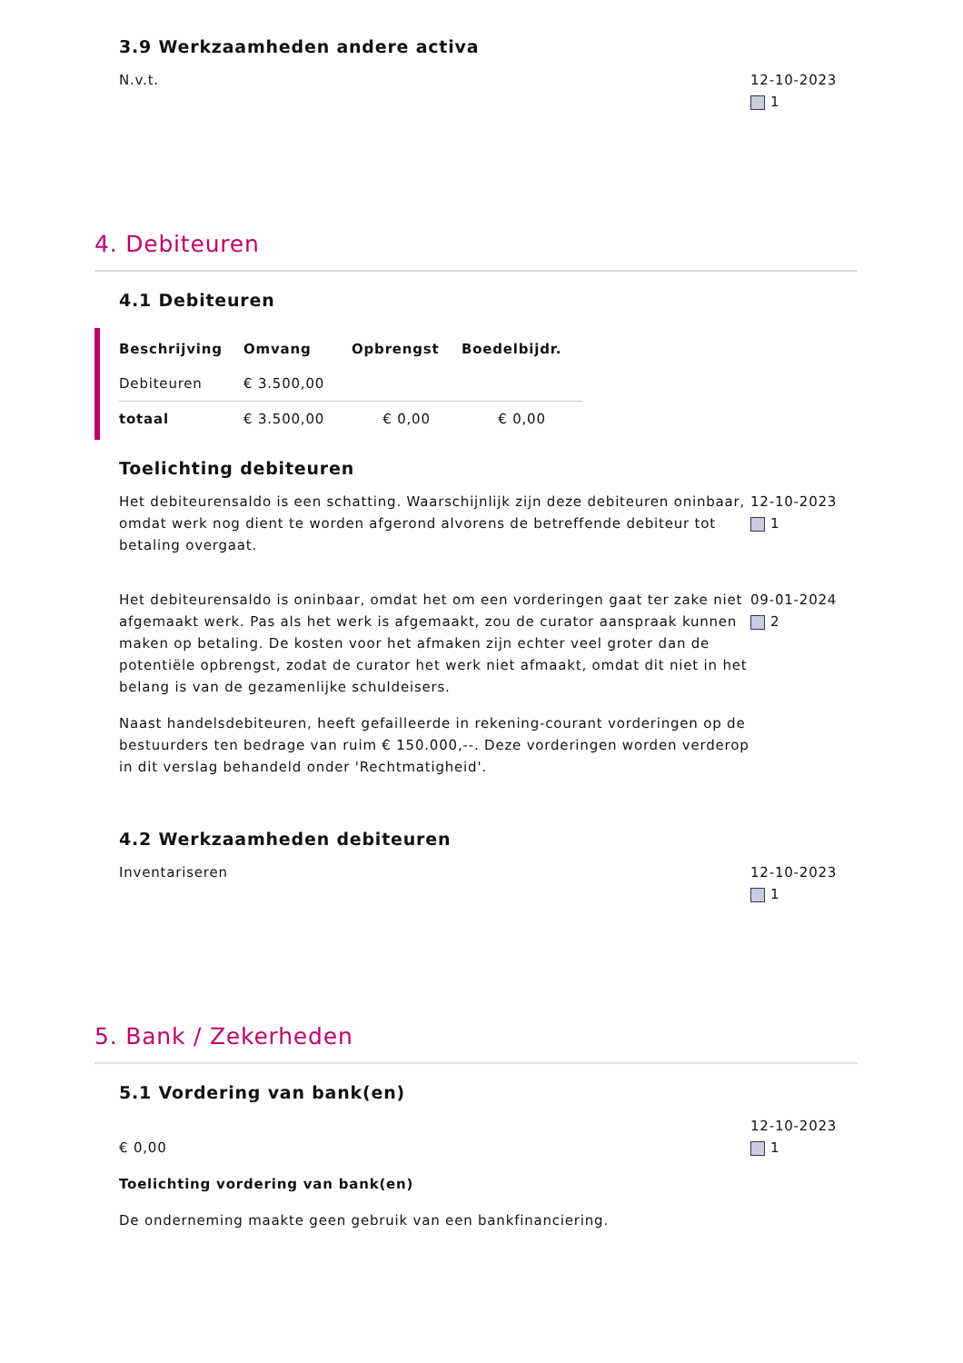3.9 Werkzaamheden andere activa
N.v.t. 12-10-2023
1
4. Debiteuren
4.1 Debiteuren
| Beschrijving | Omvang | Opbrengst | Boedelbijdr. |
| --- | --- | --- | --- |
| Debiteuren | € 3.500,00 | | |
| totaal | € 3.500,00 | € 0,00 | € 0,00 |
Toelichting debiteuren
Het debiteurensaldo is een schatting. Waarschijnlijk zijn deze debiteuren oninbaar, omdat werk nog dient te worden afgerond alvorens de betreffende debiteur tot betaling overgaat.
12-10-2023
1
Het debiteurensaldo is oninbaar, omdat het om een vorderingen gaat ter zake niet afgemaakt werk. Pas als het werk is afgemaakt, zou de curator aanspraak kunnen maken op betaling. De kosten voor het afmaken zijn echter veel groter dan de potentiële opbrengst, zodat de curator het werk niet afmaakt, omdat dit niet in het belang is van de gezamenlijke schuldeisers.
Naast handelsdebiteuren, heeft gefailleerde in rekening-courant vorderingen op de bestuurders ten bedrage van ruim € 150.000,--. Deze vorderingen worden verderop in dit verslag behandeld onder 'Rechtmatigheid'.
09-01-2024
2
4.2 Werkzaamheden debiteuren
Inventariseren 12-10-2023
1
5. Bank / Zekerheden
5.1 Vordering van bank(en)
€ 0,00
Toelichting vordering van bank(en)
De onderneming maakte geen gebruik van een bankfinanciering.
12-10-2023
1